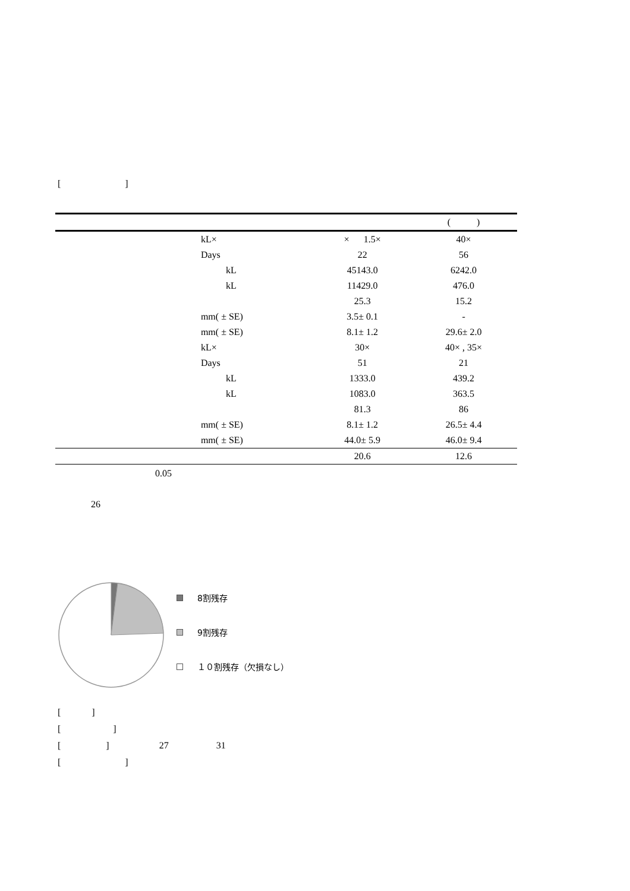[ ]
| | | | | ( ) |
| --- | --- | --- | --- | --- |
| | | kL× | × 1.5× | 40× |
| | | Days | 22 | 56 |
| | | kL | 45143.0 | 6242.0 |
| | | kL | 11429.0 | 476.0 |
| | | | 25.3 | 15.2 |
| | | mm( ± SE) | 3.5± 0.1 | - |
| | | mm( ± SE) | 8.1± 1.2 | 29.6± 2.0 |
| | | kL× | 30× | 40× , 35× |
| | | Days | 51 | 21 |
| | | kL | 1333.0 | 439.2 |
| | | kL | 1083.0 | 363.5 |
| | | | 81.3 | 86 |
| | | mm( ± SE) | 8.1± 1.2 | 26.5± 4.4 |
| | | mm( ± SE) | 44.0± 5.9 | 46.0± 9.4 |
| | | | 20.6 | 12.6 |
0.05
26
8割残存
9割残存
１０割残存（欠損なし）
[ ]
[ ]
[ ] 27 31
[ ]